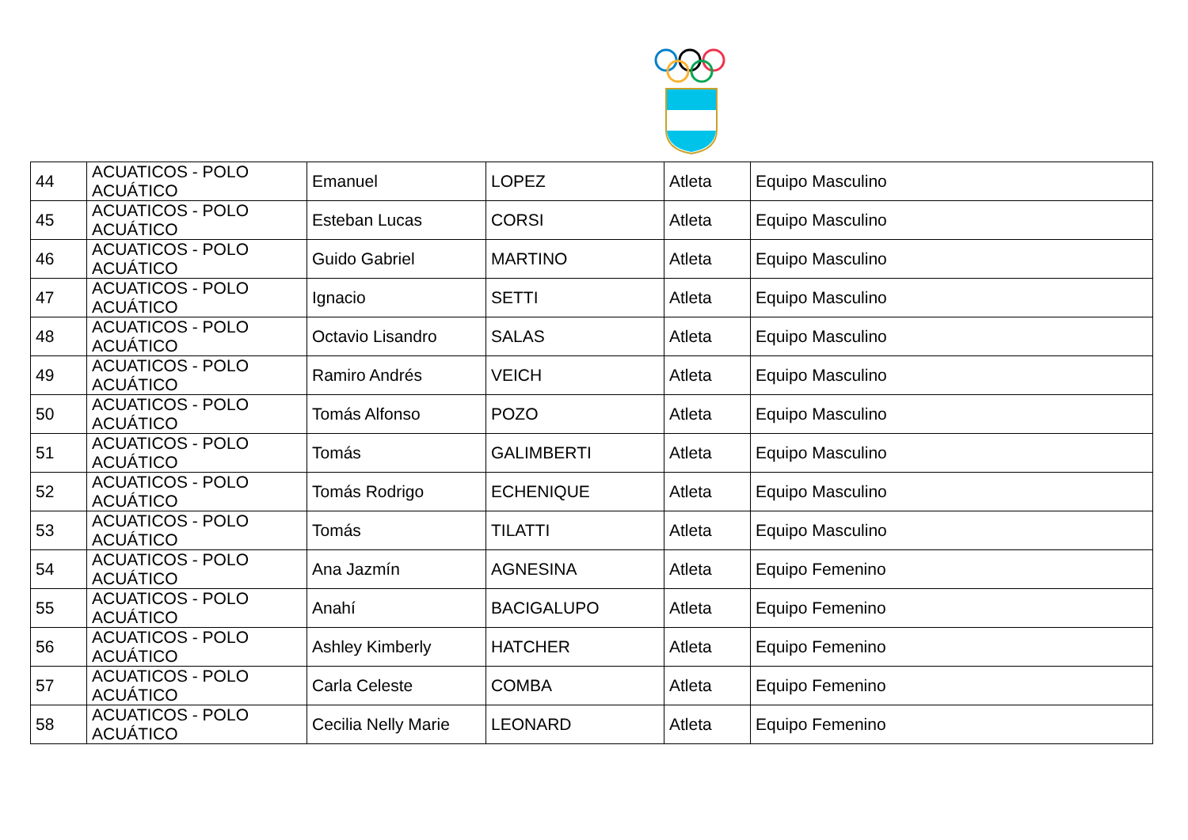| 44 | ACUATICOS - POLO ACUÁTICO | Emanuel | LOPEZ | Atleta | Equipo Masculino |
| 45 | ACUATICOS - POLO ACUÁTICO | Esteban Lucas | CORSI | Atleta | Equipo Masculino |
| 46 | ACUATICOS - POLO ACUÁTICO | Guido Gabriel | MARTINO | Atleta | Equipo Masculino |
| 47 | ACUATICOS - POLO ACUÁTICO | Ignacio | SETTI | Atleta | Equipo Masculino |
| 48 | ACUATICOS - POLO ACUÁTICO | Octavio Lisandro | SALAS | Atleta | Equipo Masculino |
| 49 | ACUATICOS - POLO ACUÁTICO | Ramiro Andrés | VEICH | Atleta | Equipo Masculino |
| 50 | ACUATICOS - POLO ACUÁTICO | Tomás Alfonso | POZO | Atleta | Equipo Masculino |
| 51 | ACUATICOS - POLO ACUÁTICO | Tomás | GALIMBERTI | Atleta | Equipo Masculino |
| 52 | ACUATICOS - POLO ACUÁTICO | Tomás Rodrigo | ECHENIQUE | Atleta | Equipo Masculino |
| 53 | ACUATICOS - POLO ACUÁTICO | Tomás | TILATTI | Atleta | Equipo Masculino |
| 54 | ACUATICOS - POLO ACUÁTICO | Ana Jazmín | AGNESINA | Atleta | Equipo Femenino |
| 55 | ACUATICOS - POLO ACUÁTICO | Anahí | BACIGALUPO | Atleta | Equipo Femenino |
| 56 | ACUATICOS - POLO ACUÁTICO | Ashley Kimberly | HATCHER | Atleta | Equipo Femenino |
| 57 | ACUATICOS - POLO ACUÁTICO | Carla Celeste | COMBA | Atleta | Equipo Femenino |
| 58 | ACUATICOS - POLO ACUÁTICO | Cecilia Nelly Marie | LEONARD | Atleta | Equipo Femenino |